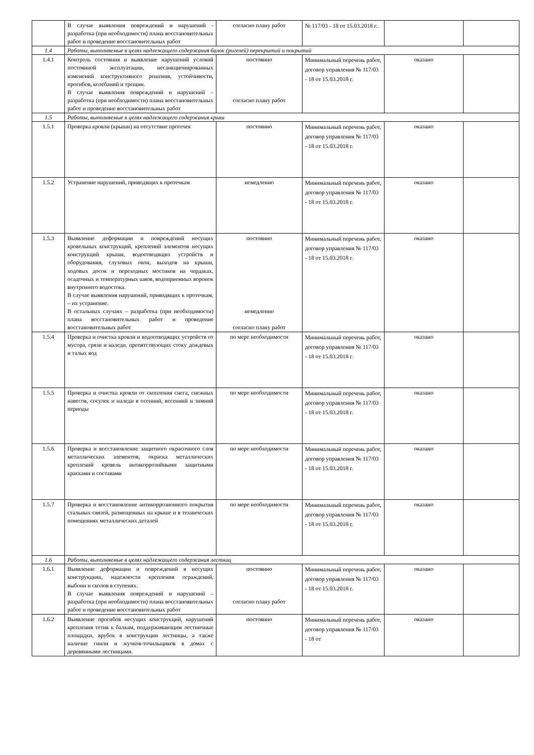| | В случае выявления повреждений и нарушений - разработка (при необходимости) плана восстановительных работ и проведение восстановительных работ | согласно плану работ | № 117/03 - 18 от 15.03.2018 г. | | |
| 1.4 | Работы, выполняемые в целях надлежащего содержания балок (ригелей) перекрытий и покрытий | | | | |
| 1.4.1 | Контроль состояния и выявление нарушений условий постоянной эксплуатации, несанкционированных изменений конструктивного решения, устойчивости, прогибов, колебаний и трещин. В случае выявления повреждений и нарушений – разработка (при необходимости) плана восстановительных работ и проведение восстановительных работ | постоянно согласно плану работ | Минимальный перечень работ, договор управления № 117/03 - 18 от 15.03.2018 г. | оказано | |
| 1.5 | Работы, выполняемые в целях надлежащего содержания крыш | | | | |
| 1.5.1 | Проверка кровли (крыши) на отсутствие протечек | постоянно | Минимальный перечень работ, договор управления № 117/03 - 18 от 15.03.2018 г. | оказано | |
| 1.5.2 | Устранение нарушений, приводящих к протечкам | немедленно | Минимальный перечень работ, договор управления № 117/03 - 18 от 15.03.2018 г. | оказано | |
| 1.5.3 | Выявление деформации и повреждений несущих кровельных конструкций, креплений элементов несущих конструкций крыши, водоотводящих устройств и оборудования, слуховых окон, выходов на крыши, ходовых досок и переходных мостиков на чердаках, осадочных и температурных швов, водоприемных воронок внутреннего водостока. В случае выявления нарушений, приводящих к протечкам, – их устранение. В остальных случаях – разработка (при необходимости) плана восстановительных работ и проведение восстановительных работ | постоянно немедленно согласно плану работ | Минимальный перечень работ, договор управления № 117/03 - 18 от 15.03.2018 г. | оказано | |
| 1.5.4 | Проверка и очистка кровли и водоотводящих устройств от мусора, грязи и наледи, препятствующих стоку дождевых и талых вод | по мере необходимости | Минимальный перечень работ, договор управления № 117/03 - 18 от 15.03.2018 г. | оказано | |
| 1.5.5 | Проверка и очистка кровли от скопления снега, снежных навесов, сосулек и наледи в осенний, весенний и зимний периоды | по мере необходимости | Минимальный перечень работ, договор управления № 117/03 - 18 от 15.03.2018 г. | оказано | |
| 1.5.6 | Проверка и восстановление защитного окрасочного слоя металлических элементов, окраска металлических креплений кровель антикоррозийными защитными красками и составами | по мере необходимости | Минимальный перечень работ, договор управления № 117/03 - 18 от 15.03.2018 г. | оказано | |
| 1.5.7 | Проверка и восстановление антикоррозионного покрытия стальных связей, размещенных на крыше и в технических помещениях металлических деталей | по мере необходимости | Минимальный перечень работ, договор управления № 117/03 - 18 от 15.03.2018 г. | оказано | |
| 1.6 | Работы, выполняемые в целях надлежащего содержания лестниц | | | | |
| 1.6.1 | Выявление деформации и повреждений в несущих конструкциях, надежности крепления ограждений, выбоин и сколов в ступенях. В случае выявления повреждений и нарушений – разработка (при необходимости) плана восстановительных работ и проведение восстановительных работ | постоянно согласно плану работ | Минимальный перечень работ, договор управления № 117/03 - 18 от 15.03.2018 г. | оказано | |
| 1.6.2 | Выявление прогибов несущих конструкций, нарушений крепления тетив к балкам, поддерживающим лестничные площадки, врубок в конструкции лестницы, а также наличие гнили и жучков-точильщиков в домах с деревянными лестницами. | постоянно | Минимальный перечень работ, договор управления № 117/03 - 18 от | оказано | |